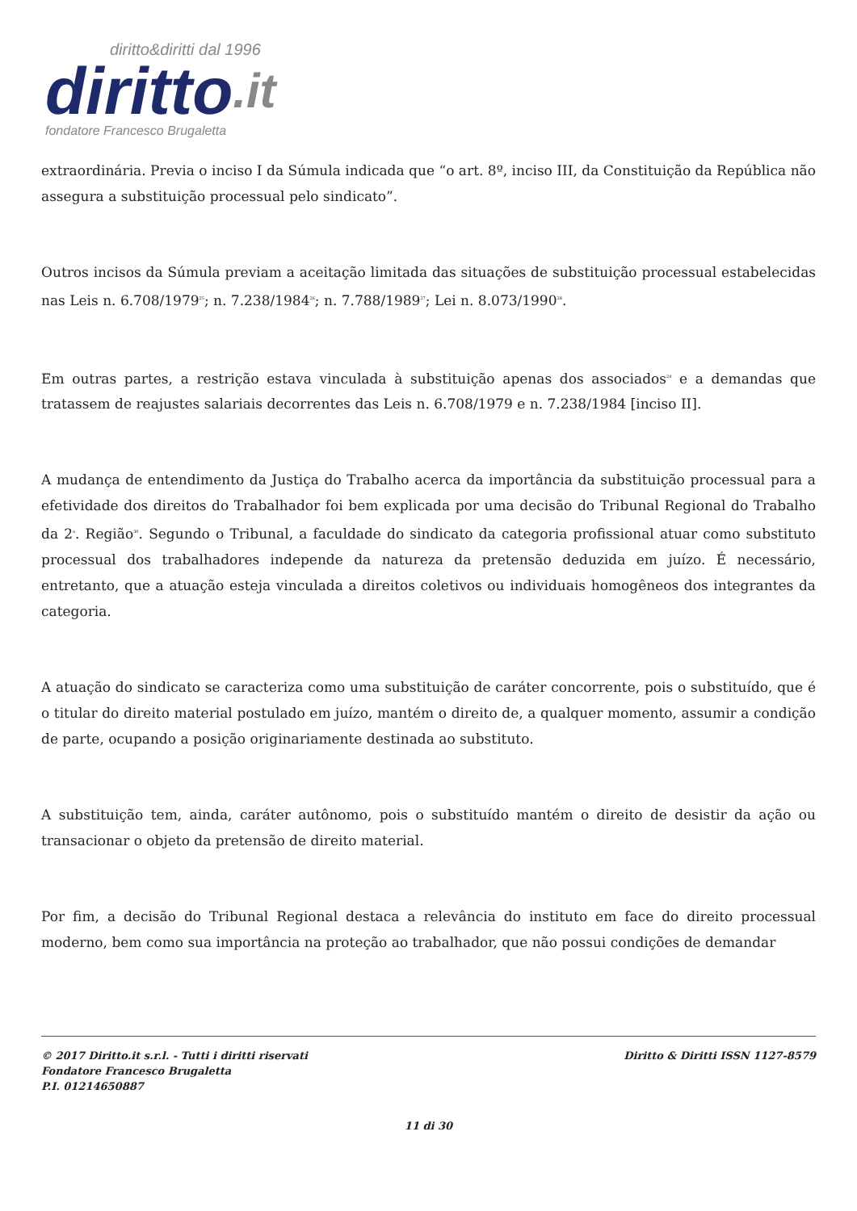diritto&diritti dal 1996
diritto.it
fondatore Francesco Brugaletta
extraordinária. Previa o inciso I da Súmula indicada que “o art. 8º, inciso III, da Constituição da República não assegura a substituição processual pelo sindicato”.
Outros incisos da Súmula previam a aceitação limitada das situações de substituição processual estabelecidas nas Leis n. 6.708/1979<sup>25</sup>; n. 7.238/1984<sup>26</sup>; n. 7.788/1989<sup>27</sup>; Lei n. 8.073/1990<sup>28</sup>.
Em outras partes, a restrição estava vinculada à substituição apenas dos associados<sup>29</sup> e a demandas que tratassem de reajustes salariais decorrentes das Leis n. 6.708/1979 e n. 7.238/1984 [inciso II].
A mudança de entendimento da Justiça do Trabalho acerca da importância da substituição processual para a efetividade dos direitos do Trabalhador foi bem explicada por uma decisão do Tribunal Regional do Trabalho da 2<sup>a</sup>. Região<sup>30</sup>. Segundo o Tribunal, a faculdade do sindicato da categoria profissional atuar como substituto processual dos trabalhadores independe da natureza da pretensão deduzida em juízo. É necessário, entretanto, que a atuação esteja vinculada a direitos coletivos ou individuais homogêneos dos integrantes da categoria.
A atuação do sindicato se caracteriza como uma substituição de caráter concorrente, pois o substituído, que é o titular do direito material postulado em juízo, mantém o direito de, a qualquer momento, assumir a condição de parte, ocupando a posição originariamente destinada ao substituto.
A substituição tem, ainda, caráter autônomo, pois o substituído mantém o direito de desistir da ação ou transacionar o objeto da pretensão de direito material.
Por fim, a decisão do Tribunal Regional destaca a relevância do instituto em face do direito processual moderno, bem como sua importância na proteção ao trabalhador, que não possui condições de demandar
© 2017 Diritto.it s.r.l. - Tutti i diritti riservati
Fondatore Francesco Brugaletta
P.I. 01214650887
Diritto & Diritti ISSN 1127-8579
11 di 30